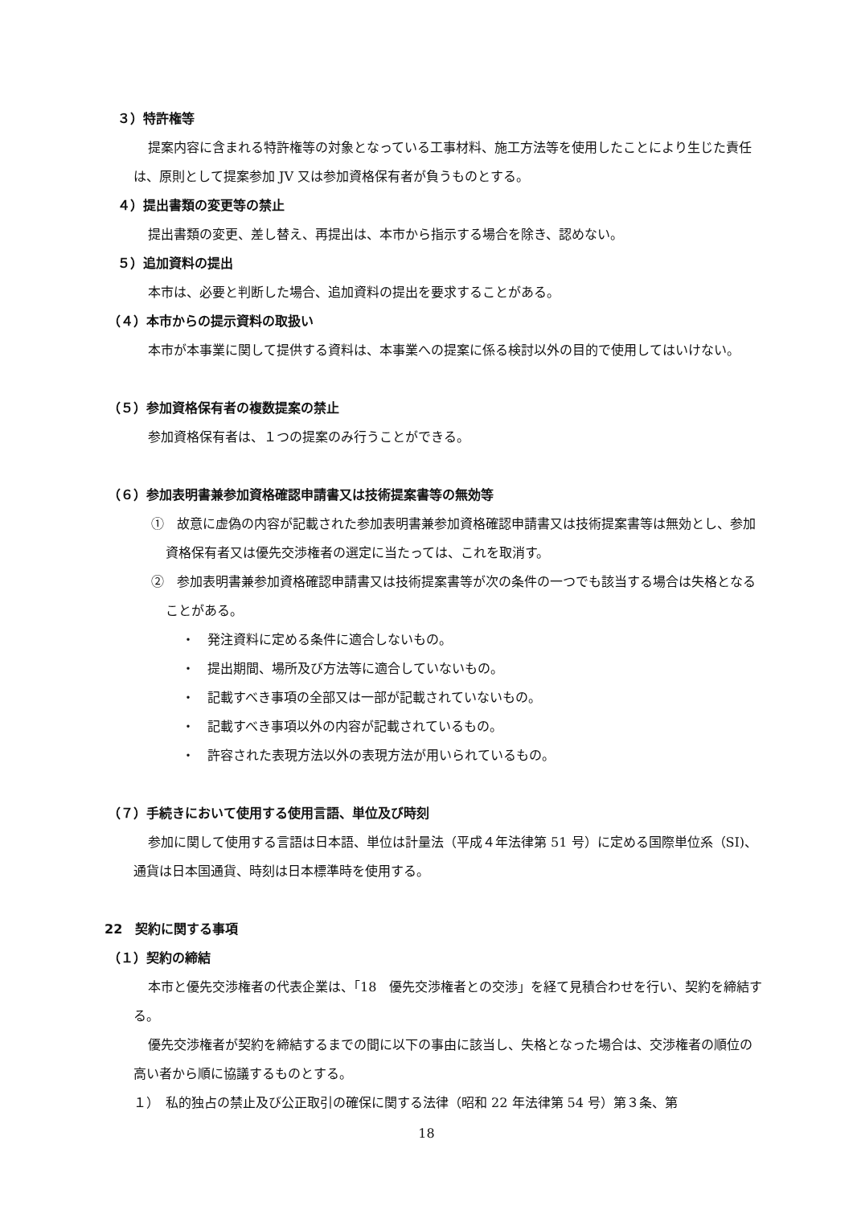３）特許権等
提案内容に含まれる特許権等の対象となっている工事材料、施工方法等を使用したことにより生じた責任は、原則として提案参加 JV 又は参加資格保有者が負うものとする。
４）提出書類の変更等の禁止
提出書類の変更、差し替え、再提出は、本市から指示する場合を除き、認めない。
５）追加資料の提出
本市は、必要と判断した場合、追加資料の提出を要求することがある。
（４）本市からの提示資料の取扱い
本市が本事業に関して提供する資料は、本事業への提案に係る検討以外の目的で使用してはいけない。
（５）参加資格保有者の複数提案の禁止
参加資格保有者は、１つの提案のみ行うことができる。
（６）参加表明書兼参加資格確認申請書又は技術提案書等の無効等
①　故意に虚偽の内容が記載された参加表明書兼参加資格確認申請書又は技術提案書等は無効とし、参加資格保有者又は優先交渉権者の選定に当たっては、これを取消す。
②　参加表明書兼参加資格確認申請書又は技術提案書等が次の条件の一つでも該当する場合は失格となることがある。
・　発注資料に定める条件に適合しないもの。
・　提出期間、場所及び方法等に適合していないもの。
・　記載すべき事項の全部又は一部が記載されていないもの。
・　記載すべき事項以外の内容が記載されているもの。
・　許容された表現方法以外の表現方法が用いられているもの。
（７）手続きにおいて使用する使用言語、単位及び時刻
参加に関して使用する言語は日本語、単位は計量法（平成４年法律第 51 号）に定める国際単位系（SI)、通貨は日本国通貨、時刻は日本標準時を使用する。
22　契約に関する事項
（１）契約の締結
本市と優先交渉権者の代表企業は、「18　優先交渉権者との交渉」を経て見積合わせを行い、契約を締結する。
優先交渉権者が契約を締結するまでの間に以下の事由に該当し、失格となった場合は、交渉権者の順位の高い者から順に協議するものとする。
１）　私的独占の禁止及び公正取引の確保に関する法律（昭和 22 年法律第 54 号）第３条、第
18